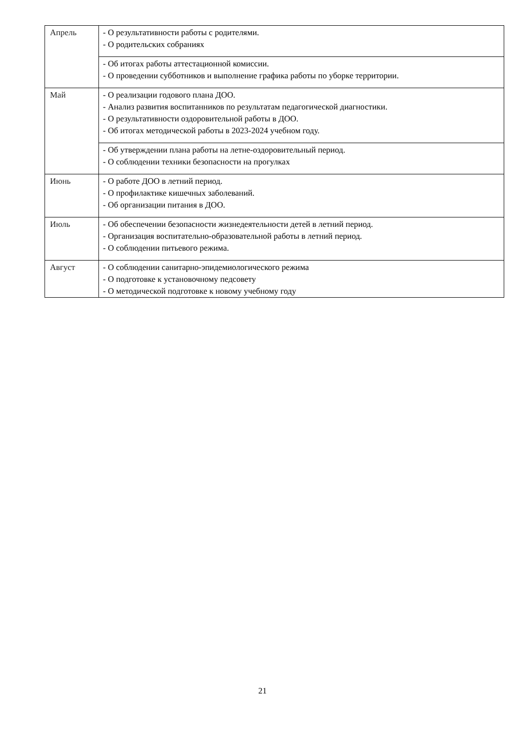| Апрель | - О результативности работы с родителями. - О родительских собраниях |
| | - Об итогах работы аттестационной комиссии. - О проведении субботников и выполнение графика работы по уборке территории. |
| Май | - О реализации годового плана ДОО. - Анализ развития воспитанников по результатам педагогической диагностики. - О результативности оздоровительной работы в ДОО. - Об итогах методической работы в 2023-2024 учебном году. |
| | - Об утверждении плана работы на летне-оздоровительный период. - О соблюдении техники безопасности на прогулках |
| Июнь | - О работе ДОО в летний период. - О профилактике кишечных заболеваний. - Об организации питания в ДОО. |
| Июль | - Об обеспечении безопасности жизнедеятельности детей в летний период. - Организация воспитательно-образовательной работы в летний период. - О соблюдении питьевого режима. |
| Август | - О соблюдении санитарно-эпидемиологического режима - О подготовке к установочному педсовету - О методической подготовке к новому учебному году |
21